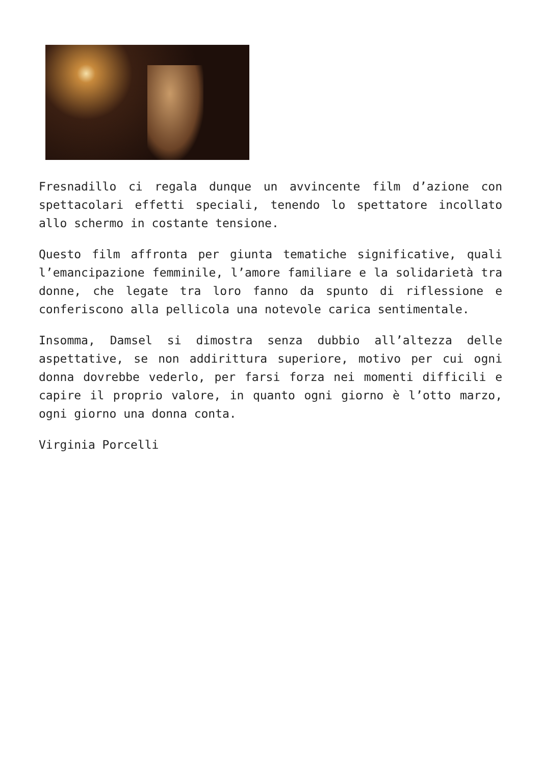Fresnadillo ci regala dunque un avvincente film d’azione con spettacolari effetti speciali, tenendo lo spettatore incollato allo schermo in costante tensione.
Questo film affronta per giunta tematiche significative, quali l’emancipazione femminile, l’amore familiare e la solidarietà tra donne, che legate tra loro fanno da spunto di riflessione e conferiscono alla pellicola una notevole carica sentimentale.
Insomma, Damsel si dimostra senza dubbio all’altezza delle aspettative, se non addirittura superiore, motivo per cui ogni donna dovrebbe vederlo, per farsi forza nei momenti difficili e capire il proprio valore, in quanto ogni giorno è l’otto marzo, ogni giorno una donna conta.
Virginia Porcelli